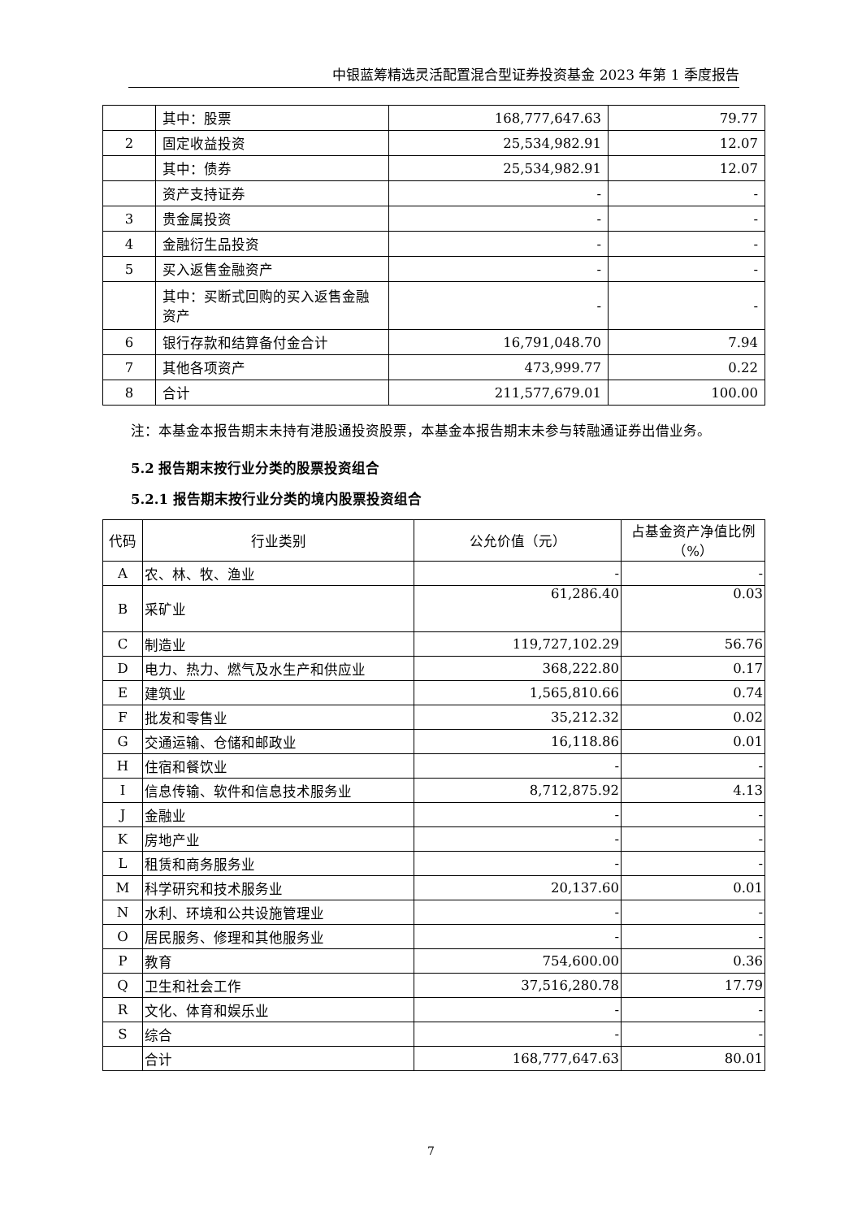中银蓝筹精选灵活配置混合型证券投资基金 2023 年第 1 季度报告
| | 其中：股票 | 168,777,647.63 | 79.77 |
| 2 | 固定收益投资 | 25,534,982.91 | 12.07 |
| | 其中：债券 | 25,534,982.91 | 12.07 |
| | 资产支持证券 | - | - |
| 3 | 贵金属投资 | - | - |
| 4 | 金融衍生品投资 | - | - |
| 5 | 买入返售金融资产 | - | - |
| | 其中：买断式回购的买入返售金融资产 | - | - |
| 6 | 银行存款和结算备付金合计 | 16,791,048.70 | 7.94 |
| 7 | 其他各项资产 | 473,999.77 | 0.22 |
| 8 | 合计 | 211,577,679.01 | 100.00 |
注：本基金本报告期末未持有港股通投资股票，本基金本报告期末未参与转融通证券出借业务。
5.2 报告期末按行业分类的股票投资组合
5.2.1 报告期末按行业分类的境内股票投资组合
| 代码 | 行业类别 | 公允价值（元） | 占基金资产净值比例（%） |
| --- | --- | --- | --- |
| A | 农、林、牧、渔业 | - | - |
| B | 采矿业 | 61,286.40 | 0.03 |
| C | 制造业 | 119,727,102.29 | 56.76 |
| D | 电力、热力、燃气及水生产和供应业 | 368,222.80 | 0.17 |
| E | 建筑业 | 1,565,810.66 | 0.74 |
| F | 批发和零售业 | 35,212.32 | 0.02 |
| G | 交通运输、仓储和邮政业 | 16,118.86 | 0.01 |
| H | 住宿和餐饮业 | - | - |
| I | 信息传输、软件和信息技术服务业 | 8,712,875.92 | 4.13 |
| J | 金融业 | - | - |
| K | 房地产业 | - | - |
| L | 租赁和商务服务业 | - | - |
| M | 科学研究和技术服务业 | 20,137.60 | 0.01 |
| N | 水利、环境和公共设施管理业 | - | - |
| O | 居民服务、修理和其他服务业 | - | - |
| P | 教育 | 754,600.00 | 0.36 |
| Q | 卫生和社会工作 | 37,516,280.78 | 17.79 |
| R | 文化、体育和娱乐业 | - | - |
| S | 综合 | - | - |
| | 合计 | 168,777,647.63 | 80.01 |
7